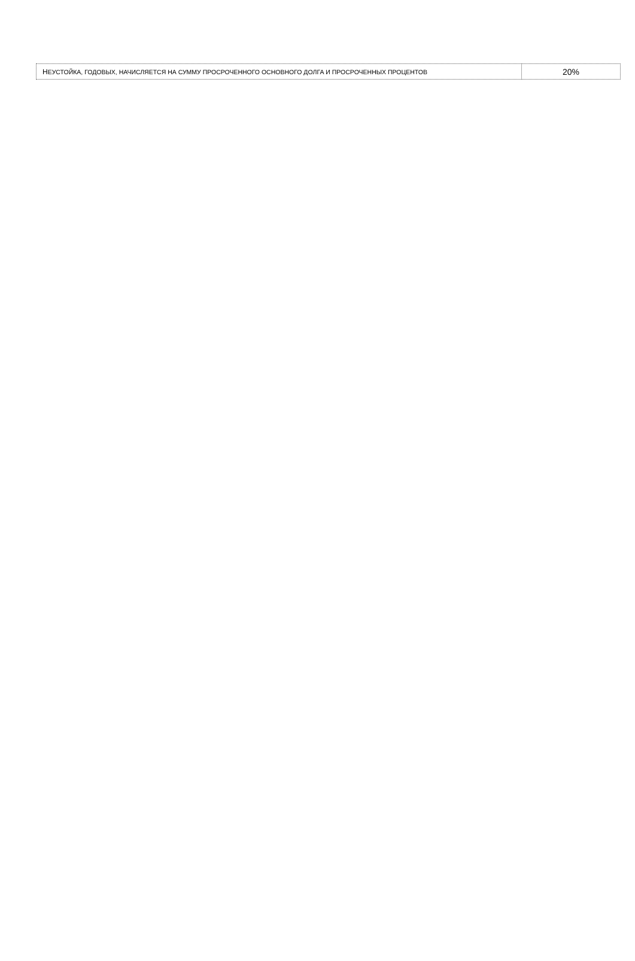| Н ЕУСТОЙКА, ГОДОВЫХ, НАЧИСЛЯЕТСЯ НА СУММУ ПРОСРОЧЕННОГО ОСНОВНОГО ДОЛГА И ПРОСРОЧЕННЫХ ПРОЦЕНТОВ | 20% |